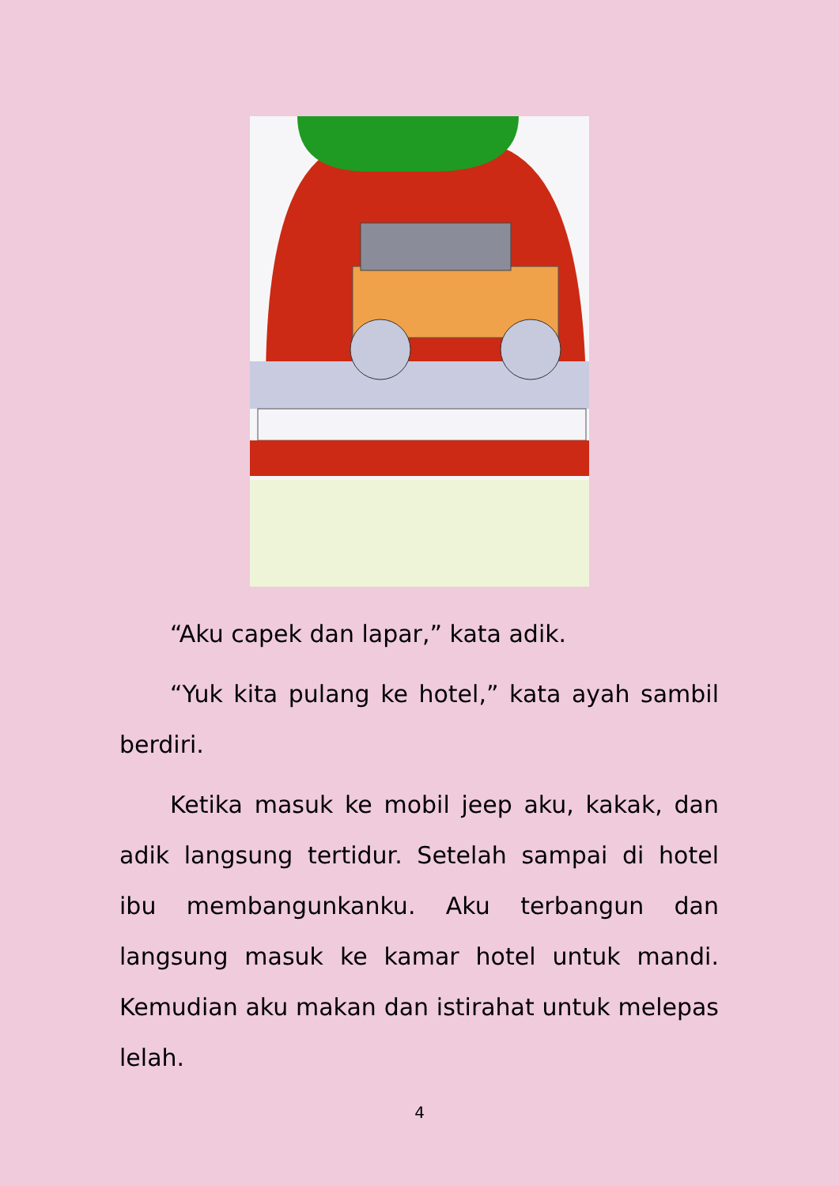“Aku capek dan lapar,” kata adik.
“Yuk kita pulang ke hotel,” kata ayah sambil berdiri.
Ketika masuk ke mobil jeep aku, kakak, dan adik langsung tertidur. Setelah sampai di hotel ibu membangunkanku. Aku terbangun dan langsung masuk ke kamar hotel untuk mandi. Kemudian aku makan dan istirahat untuk melepas lelah.
4